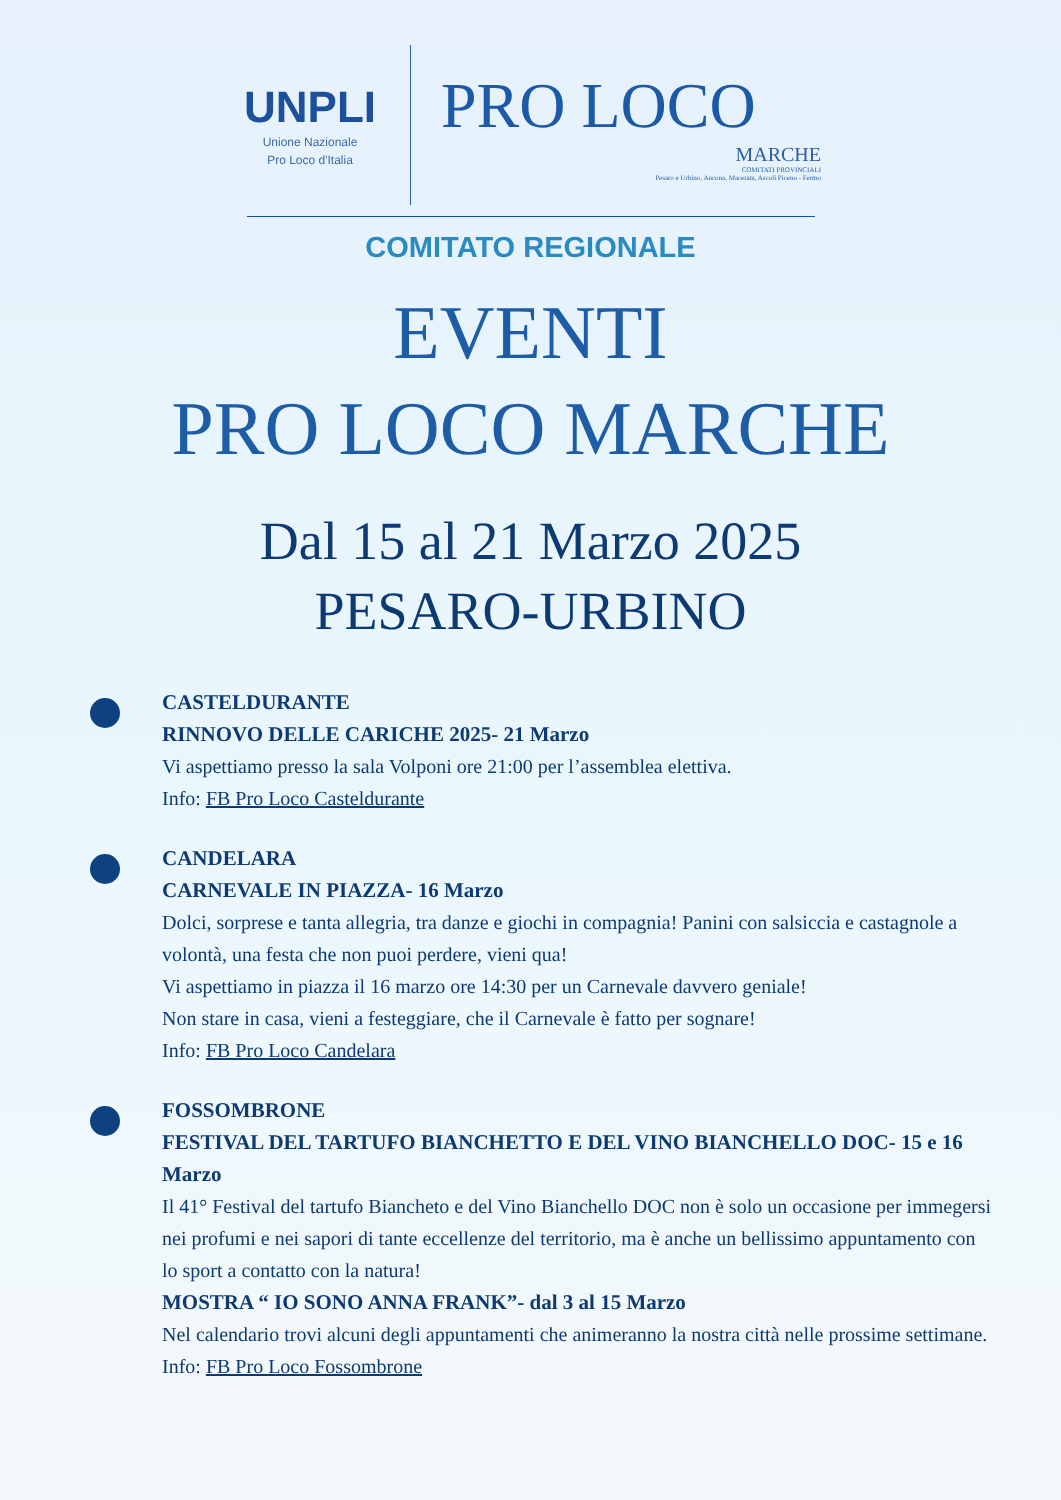UNPLI
Unione Nazionale
Pro Loco d'Italia
PRO LOCO
MARCHE
COMITATI PROVINCIALI
Pesaro e Urbino, Ancona, Macerata, Ascoli Piceno - Fermo
COMITATO REGIONALE
EVENTI
PRO LOCO MARCHE
Dal 15 al 21 Marzo 2025
PESARO-URBINO
CASTELDURANTE
RINNOVO DELLE CARICHE 2025- 21 Marzo
Vi aspettiamo presso la sala Volponi ore 21:00 per l’assemblea elettiva.
Info: FB Pro Loco Casteldurante
CANDELARA
CARNEVALE IN PIAZZA- 16 Marzo
Dolci, sorprese e tanta allegria, tra danze e giochi in compagnia! Panini con salsiccia e castagnole a volontà, una festa che non puoi perdere, vieni qua!
Vi aspettiamo in piazza il 16 marzo ore 14:30 per un Carnevale davvero geniale!
Non stare in casa, vieni a festeggiare, che il Carnevale è fatto per sognare!
Info: FB Pro Loco Candelara
FOSSOMBRONE
FESTIVAL DEL TARTUFO BIANCHETTO E DEL VINO BIANCHELLO DOC- 15 e 16 Marzo
Il 41° Festival del tartufo Biancheto e del Vino Bianchello DOC non è solo un occasione per immegersi nei profumi e nei sapori di tante eccellenze del territorio, ma è anche un bellissimo appuntamento con lo sport a contatto con la natura!
MOSTRA “ IO SONO ANNA FRANK”- dal 3 al 15 Marzo
Nel calendario trovi alcuni degli appuntamenti che animeranno la nostra città nelle prossime settimane.
Info: FB Pro Loco Fossombrone